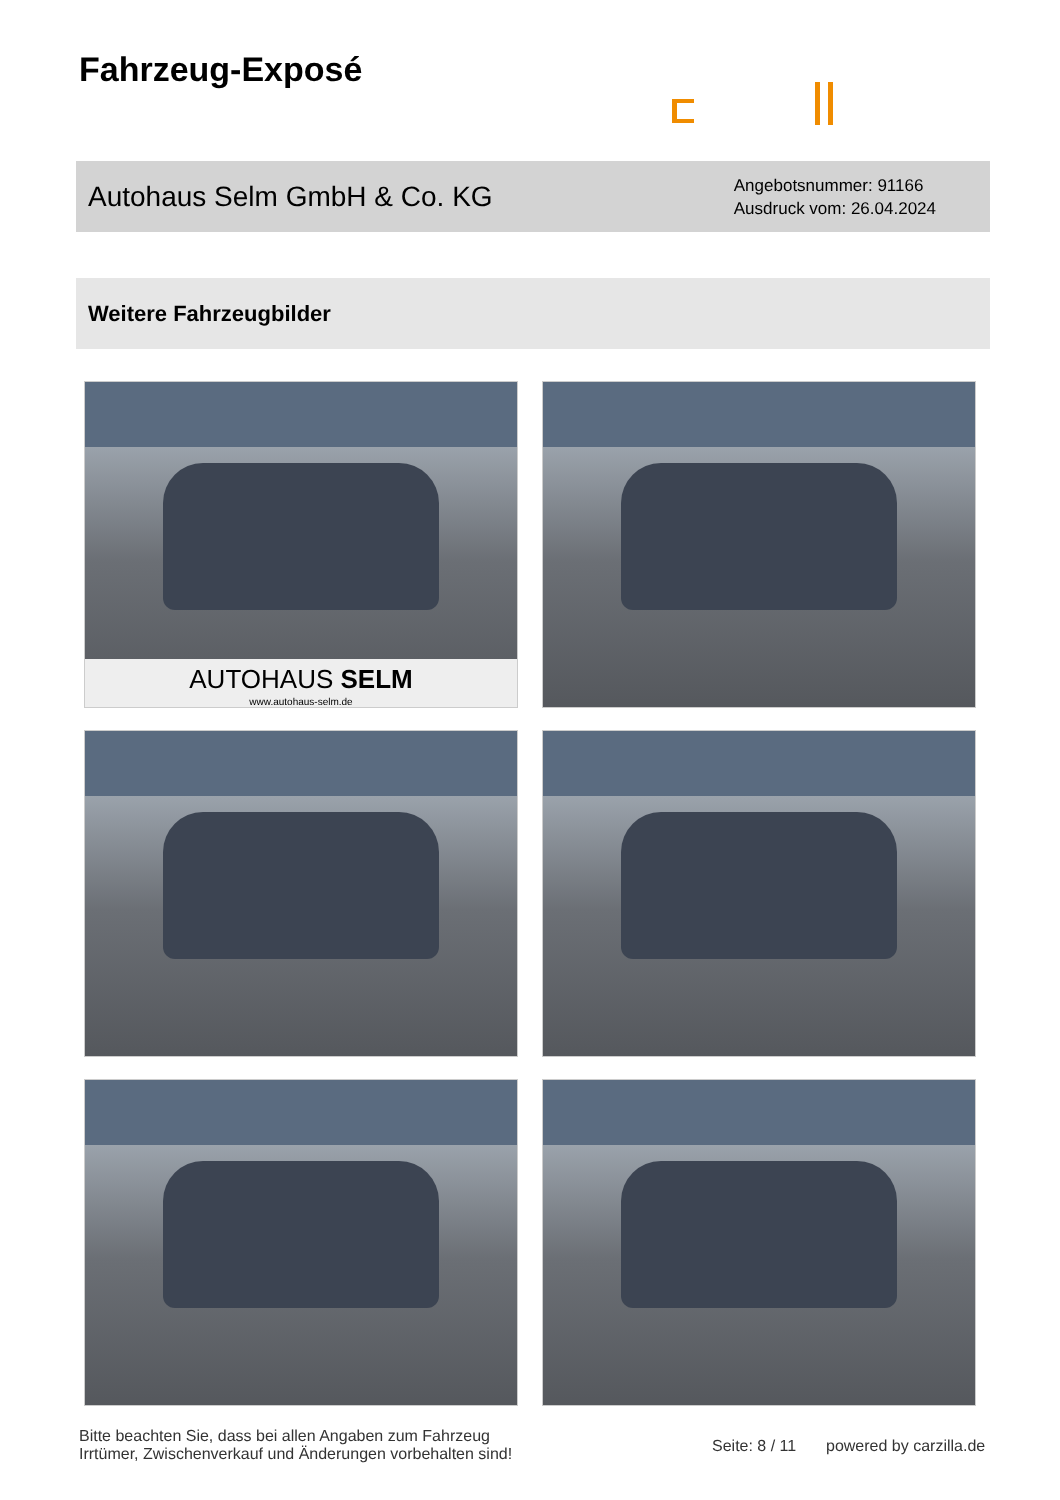Fahrzeug-Exposé
Autohaus Selm GmbH & Co. KG
Angebotsnummer: 91166
Ausdruck vom: 26.04.2024
Weitere Fahrzeugbilder
AUTOHAUS SELM
www.autohaus-selm.de
Bitte beachten Sie, dass bei allen Angaben zum Fahrzeug
Irrtümer, Zwischenverkauf und Änderungen vorbehalten sind!
Seite: 8 / 11 powered by carzilla.de